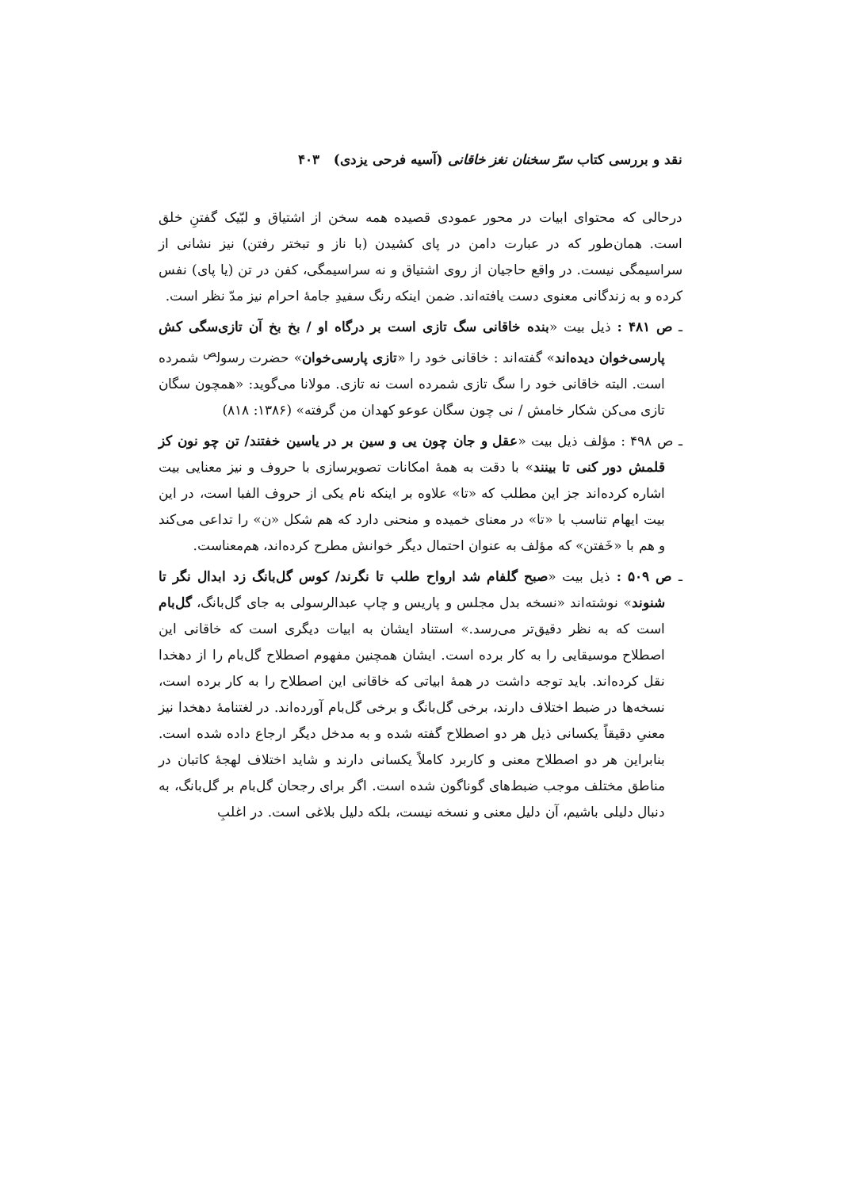نقد و بررسی کتاب سرّ سخنان نغز خاقانی (آسیه فرحی یزدی) ۴۰۳
درحالی که محتوای ابیات در محور عمودی قصیده همه سخن از اشتیاق و لبّیک گفتنِ خلق است. همان‌طور که در عبارت دامن در پای کشیدن (با ناز و تبختر رفتن) نیز نشانی از سراسیمگی نیست. در واقع حاجیان از روی اشتیاق و نه سراسیمگی، کفن در تن (یا پای) نفس کرده و به زندگانی معنوی دست یافته‌اند. ضمن اینکه رنگ سفیدِ جامهٔ احرام نیز مدّ نظر است.
ـ ص ۴۸۱ : ذیل بیت «بنده خاقانی سگ تازی است بر درگاه او / بخ بخ آن تازی‌سگی کش پارسی‌خوان دیده‌اند» گفته‌اند : خاقانی خود را «تازی پارسی‌خوان» حضرت رسول<sup>ص</sup> شمرده است. البته خاقانی خود را سگ تازی شمرده است نه تازی. مولانا می‌گوید: «همچون سگان تازی می‌کن شکار خامش / نی چون سگان عوعو کهدان من گرفته» (۱۳۸۶: ۸۱۸)
ـ ص ۴۹۸ : مؤلف ذیل بیت «عقل و جان چون یی و سین بر در یاسین خفتند/ تن چو نون کز قلمش دور کنی تا بینند» با دقت به همهٔ امکانات تصویرسازی با حروف و نیز معنایی بیت اشاره کرده‌اند جز این مطلب که «تا» علاوه بر اینکه نام یکی از حروف الفبا است، در این بیت ایهام تناسب با «تا» در معنای خمیده و منحنی دارد که هم شکل «ن» را تداعی می‌کند و هم با «خَفتن» که مؤلف به عنوان احتمال دیگر خوانش مطرح کرده‌اند، هم‌معناست.
ـ ص ۵۰۹ : ذیل بیت «صبح گلفام شد ارواح طلب تا نگرند/ کوس گل‌بانگ زد ابدال نگر تا شنوند» نوشته‌اند «نسخه بدل مجلس و پاریس و چاپ عبدالرسولی به جای گل‌بانگ، گل‌بام است که به نظر دقیق‌تر می‌رسد.» استناد ایشان به ابیات دیگری است که خاقانی این اصطلاح موسیقایی را به کار برده است. ایشان همچنین مفهوم اصطلاح گل‌بام را از دهخدا نقل کرده‌اند. باید توجه داشت در همهٔ ابیاتی که خاقانی این اصطلاح را به کار برده است، نسخه‌ها در ضبط اختلاف دارند، برخی گل‌بانگ و برخی گل‌بام آورده‌اند. در لغتنامهٔ دهخدا نیز معنیِ دقیقاً یکسانی ذیل هر دو اصطلاح گفته شده و به مدخل دیگر ارجاع داده شده است. بنابراین هر دو اصطلاح معنی و کاربرد کاملاً یکسانی دارند و شاید اختلاف لهجهٔ کاتبان در مناطق مختلف موجب ضبط‌های گوناگون شده است. اگر برای رجحان گل‌بام بر گل‌بانگ، به دنبال دلیلی باشیم، آن دلیل معنی و نسخه نیست، بلکه دلیل بلاغی است. در اغلبِ